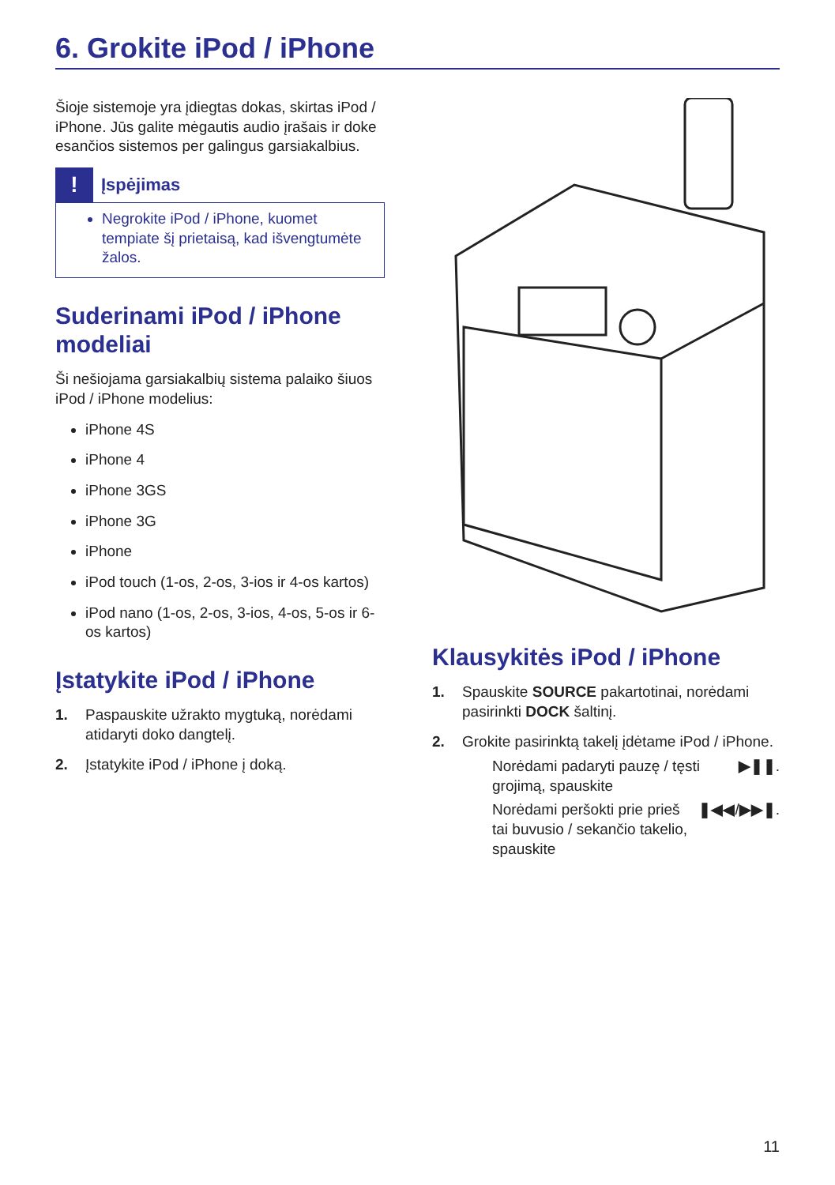6. Grokite iPod / iPhone
Šioje sistemoje yra įdiegtas dokas, skirtas iPod / iPhone. Jūs galite mėgautis audio įrašais ir doke esančios sistemos per galingus garsiakalbius.
!
Įspėjimas
Negrokite iPod / iPhone, kuomet tempiate šį prietaisą, kad išvengtumėte žalos.
Suderinami iPod / iPhone modeliai
Ši nešiojama garsiakalbių sistema palaiko šiuos iPod / iPhone modelius:
iPhone 4S
iPhone 4
iPhone 3GS
iPhone 3G
iPhone
iPod touch (1-os, 2-os, 3-ios ir 4-os kartos)
iPod nano (1-os, 2-os, 3-ios, 4-os, 5-os ir 6-os kartos)
Įstatykite iPod / iPhone
1. Paspauskite užrakto mygtuką, norėdami atidaryti doko dangtelį.
2. Įstatykite iPod / iPhone į doką.
Klausykitės iPod / iPhone
1. Spauskite SOURCE pakartotinai, norėdami pasirinkti DOCK šaltinį.
2. Grokite pasirinktą takelį įdėtame iPod / iPhone.
Norėdami padaryti pauzę / tęsti grojimą, spauskite ▶❚❚.
Norėdami peršokti prie prieš tai buvusio / sekančio takelio, spauskite ❚◀◀ / ▶▶❚.
11